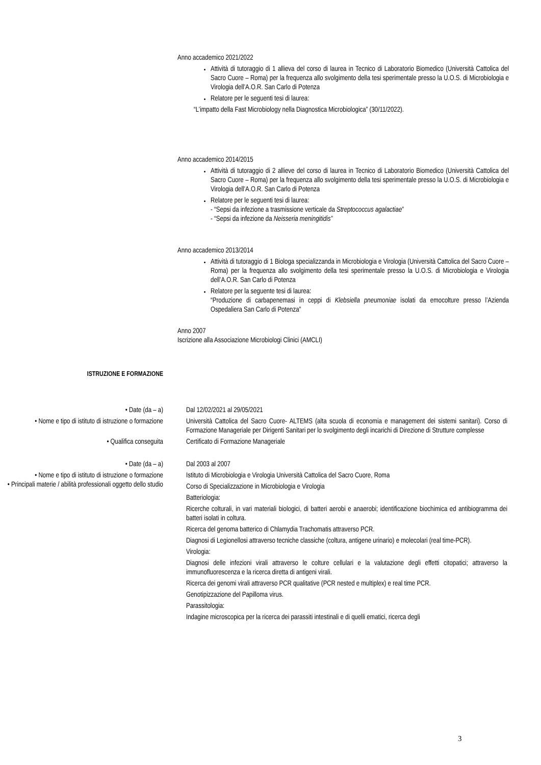Anno accademico 2021/2022
Attività di tutoraggio di 1 allieva del corso di laurea in Tecnico di Laboratorio Biomedico (Università Cattolica del Sacro Cuore – Roma) per la frequenza allo svolgimento della tesi sperimentale presso la U.O.S. di Microbiologia e Virologia dell’A.O.R. San Carlo di Potenza
Relatore per le seguenti tesi di laurea:
“L’impatto della Fast Microbiology nella Diagnostica Microbiologica” (30/11/2022).
Anno accademico 2014/2015
Attività di tutoraggio di 2 allieve del corso di laurea in Tecnico di Laboratorio Biomedico (Università Cattolica del Sacro Cuore – Roma) per la frequenza allo svolgimento della tesi sperimentale presso la U.O.S. di Microbiologia e Virologia dell’A.O.R. San Carlo di Potenza
Relatore per le seguenti tesi di laurea:
- “Sepsi da infezione a trasmissione verticale da Streptococcus agalactiae”
- “Sepsi da infezione da Neisseria meningitidis”
Anno accademico 2013/2014
Attività di tutoraggio di 1 Biologa specializzanda in Microbiologia e Virologia (Università Cattolica del Sacro Cuore – Roma) per la frequenza allo svolgimento della tesi sperimentale presso la U.O.S. di Microbiologia e Virologia dell’A.O.R. San Carlo di Potenza
Relatore per la seguente tesi di laurea:
“Produzione di carbapenemasi in ceppi di Klebsiella pneumoniae isolati da emocolture presso l’Azienda Ospedaliera San Carlo di Potenza”
Anno 2007
Iscrizione alla Associazione Microbiologi Clinici (AMCLI)
ISTRUZIONE E FORMAZIONE
• Date (da – a) Dal 12/02/2021 al 29/05/2021
• Nome e tipo di istituto di istruzione o formazione
Università Cattolica del Sacro Cuore- ALTEMS (alta scuola di economia e management dei sistemi sanitari). Corso di Formazione Manageriale per Dirigenti Sanitari per lo svolgimento degli incarichi di Direzione di Strutture complesse
• Qualifica conseguita Certificato di Formazione Manageriale
• Date (da – a) Dal 2003 al 2007
• Nome e tipo di istituto di istruzione o formazione
• Principali materie / abilità professionali oggetto dello studio
Istituto di Microbiologia e Virologia Università Cattolica del Sacro Cuore, Roma
Corso di Specializzazione in Microbiologia e Virologia
Batteriologia:
Ricerche colturali, in vari materiali biologici, di batteri aerobi e anaerobi; identificazione biochimica ed antibiogramma dei batteri isolati in coltura.
Ricerca del genoma batterico di Chlamydia Trachomatis attraverso PCR.
Diagnosi di Legionellosi attraverso tecniche classiche (coltura, antigene urinario) e molecolari (real time-PCR).
Virologia:
Diagnosi delle infezioni virali attraverso le colture cellulari e la valutazione degli effetti citopatici; attraverso la immunofluorescenza e la ricerca diretta di antigeni virali.
Ricerca dei genomi virali attraverso PCR qualitative (PCR nested e multiplex) e real time PCR.
Genotipizzazione del Papilloma virus.
Parassitologia:
Indagine microscopica per la ricerca dei parassiti intestinali e di quelli ematici, ricerca degli
3